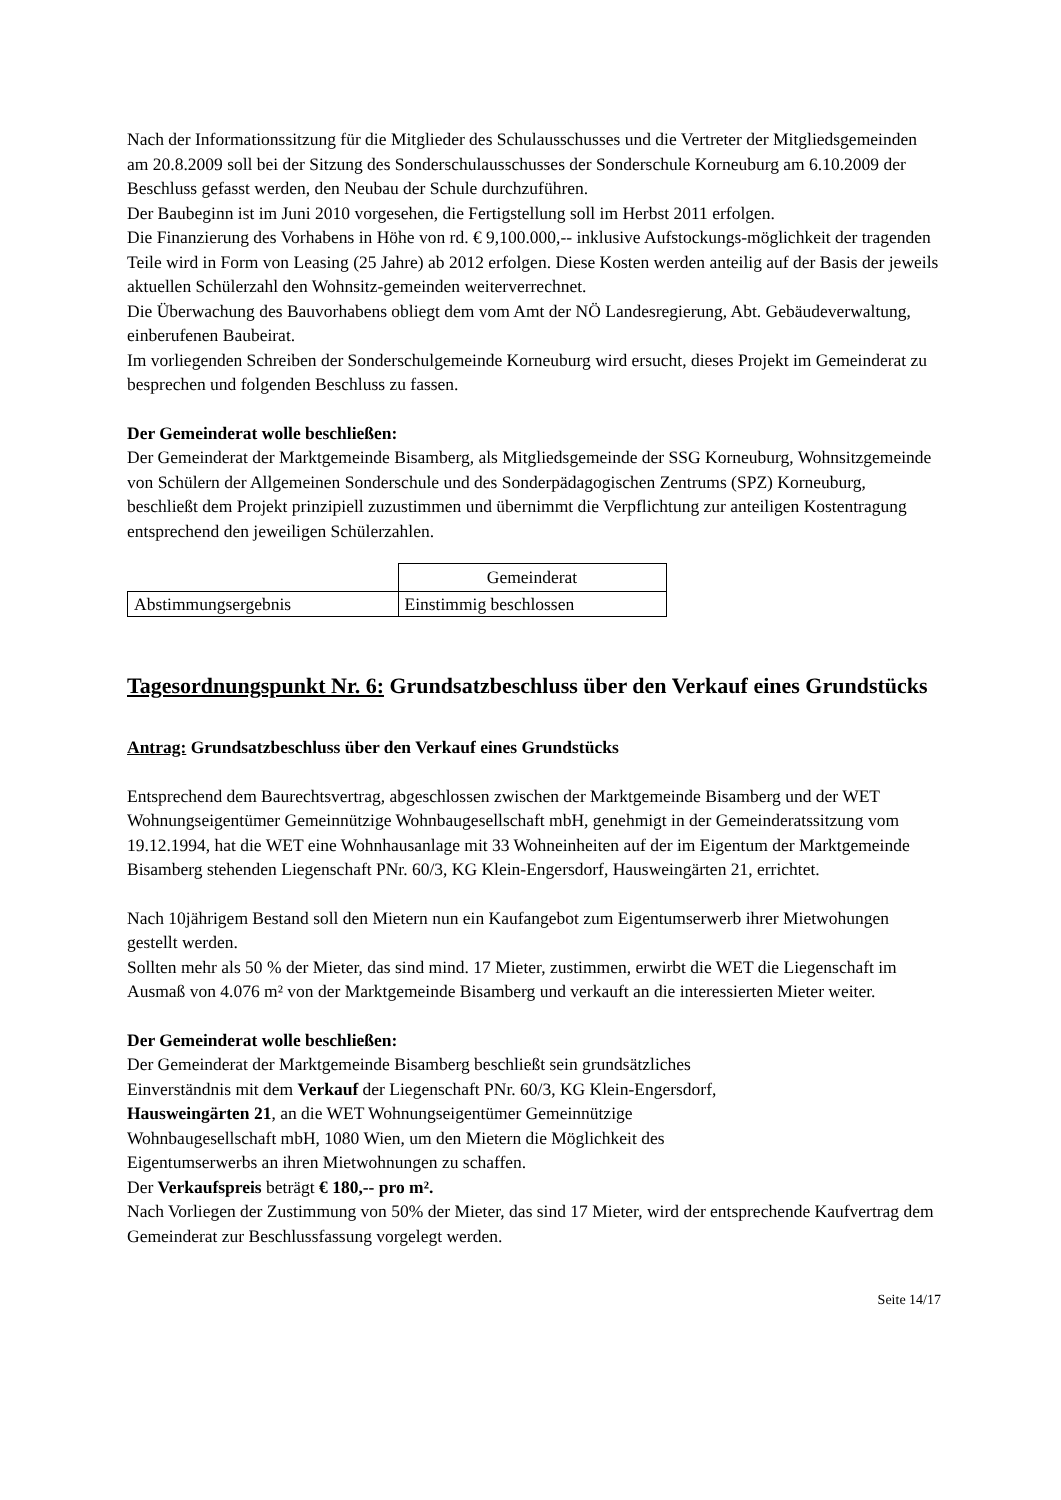Nach der Informationssitzung für die Mitglieder des Schulausschusses und die Vertreter der Mitgliedsgemeinden am 20.8.2009 soll bei der Sitzung des Sonderschulausschusses der Sonderschule Korneuburg am 6.10.2009 der Beschluss gefasst werden, den Neubau der Schule durchzuführen.
Der Baubeginn ist im Juni 2010 vorgesehen, die Fertigstellung soll im Herbst 2011 erfolgen.
Die Finanzierung des Vorhabens in Höhe von rd. € 9,100.000,-- inklusive Aufstockungs-möglichkeit der tragenden Teile wird in Form von Leasing (25 Jahre) ab 2012 erfolgen. Diese Kosten werden anteilig auf der Basis der jeweils aktuellen Schülerzahl den Wohnsitz-gemeinden weiterverrechnet.
Die Überwachung des Bauvorhabens obliegt dem vom Amt der NÖ Landesregierung, Abt. Gebäudeverwaltung, einberufenen Baubeirat.
Im vorliegenden Schreiben der Sonderschulgemeinde Korneuburg wird ersucht, dieses Projekt im Gemeinderat zu besprechen und folgenden Beschluss zu fassen.
Der Gemeinderat wolle beschließen:
Der Gemeinderat der Marktgemeinde Bisamberg, als Mitgliedsgemeinde der SSG Korneuburg, Wohnsitzgemeinde von Schülern der Allgemeinen Sonderschule und des Sonderpädagogischen Zentrums (SPZ) Korneuburg, beschließt dem Projekt prinzipiell zuzustimmen und übernimmt die Verpflichtung zur anteiligen Kostentragung entsprechend den jeweiligen Schülerzahlen.
| | Gemeinderat |
| Abstimmungsergebnis | Einstimmig beschlossen |
Tagesordnungspunkt Nr. 6: Grundsatzbeschluss über den Verkauf eines Grundstücks
Antrag: Grundsatzbeschluss über den Verkauf eines Grundstücks
Entsprechend dem Baurechtsvertrag, abgeschlossen zwischen der Marktgemeinde Bisamberg und der WET Wohnungseigentümer Gemeinnützige Wohnbaugesellschaft mbH, genehmigt in der Gemeinderatssitzung vom 19.12.1994, hat die WET eine Wohnhausanlage mit 33 Wohneinheiten auf der im Eigentum der Marktgemeinde Bisamberg stehenden Liegenschaft PNr. 60/3, KG Klein-Engersdorf, Hausweingärten 21, errichtet.
Nach 10jährigem Bestand soll den Mietern nun ein Kaufangebot zum Eigentumserwerb ihrer Mietwohungen gestellt werden.
Sollten mehr als 50 % der Mieter, das sind mind. 17 Mieter, zustimmen, erwirbt die WET die Liegenschaft im Ausmaß von 4.076 m² von der Marktgemeinde Bisamberg und verkauft an die interessierten Mieter weiter.
Der Gemeinderat wolle beschließen:
Der Gemeinderat der Marktgemeinde Bisamberg beschließt sein grundsätzliches
Einverständnis mit dem Verkauf der Liegenschaft PNr. 60/3, KG Klein-Engersdorf,
Hausweingärten 21, an die WET Wohnungseigentümer Gemeinnützige
Wohnbaugesellschaft mbH, 1080 Wien, um den Mietern die Möglichkeit des
Eigentumserwerbs an ihren Mietwohnungen zu schaffen.
Der Verkaufspreis beträgt € 180,-- pro m².
Nach Vorliegen der Zustimmung von 50% der Mieter, das sind 17 Mieter, wird der entsprechende Kaufvertrag dem Gemeinderat zur Beschlussfassung vorgelegt werden.
Seite 14/17